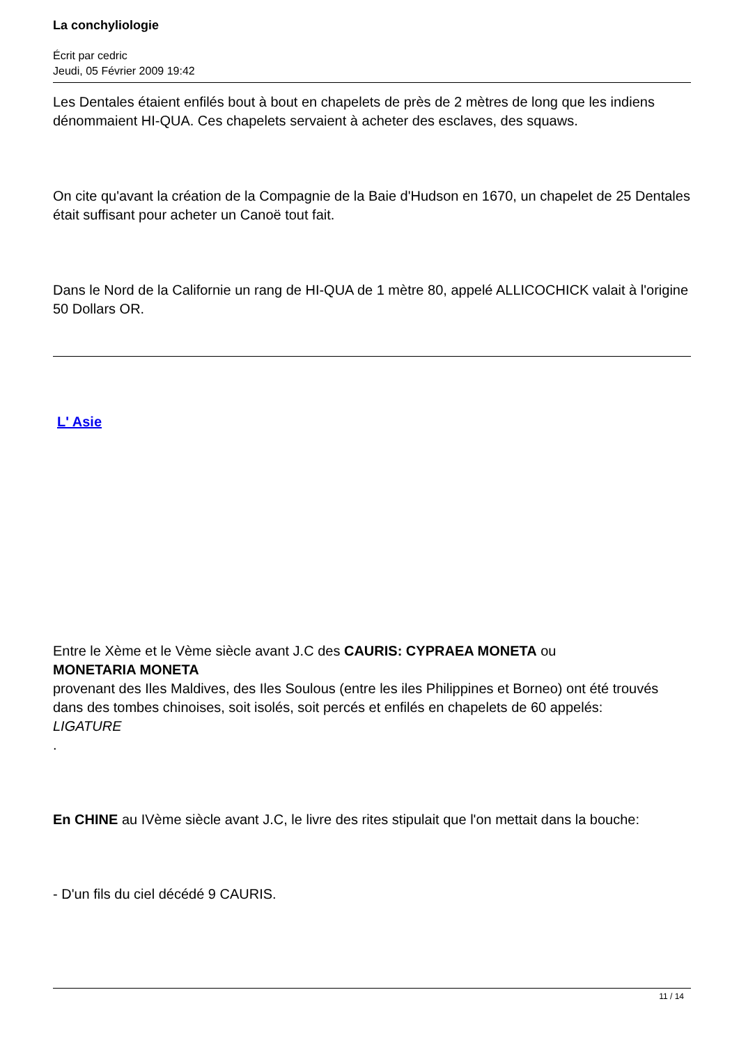La conchyliologie
Écrit par cedric
Jeudi, 05 Février 2009 19:42
Les Dentales étaient enfilés bout à bout en chapelets de près de 2 mètres de long que les indiens dénommaient HI-QUA. Ces chapelets servaient à acheter des esclaves, des squaws.
On cite qu'avant la création de la Compagnie de la Baie d'Hudson en 1670, un chapelet de 25 Dentales était suffisant pour acheter un Canoë tout fait.
Dans le Nord de la Californie un rang de HI-QUA de 1 mètre 80, appelé ALLICOCHICK valait à l'origine 50 Dollars OR.
L' Asie
Entre le Xème et le Vème siècle avant J.C des CAURIS: CYPRAEA MONETA ou
MONETARIA MONETA
provenant des Iles Maldives, des Iles Soulous (entre les iles Philippines et Borneo) ont été trouvés dans des tombes chinoises, soit isolés, soit percés et enfilés en chapelets de 60 appelés:
LIGATURE
.
En CHINE au IVème siècle avant J.C, le livre des rites stipulait que l'on mettait dans la bouche:
- D'un fils du ciel décédé 9 CAURIS.
11 / 14